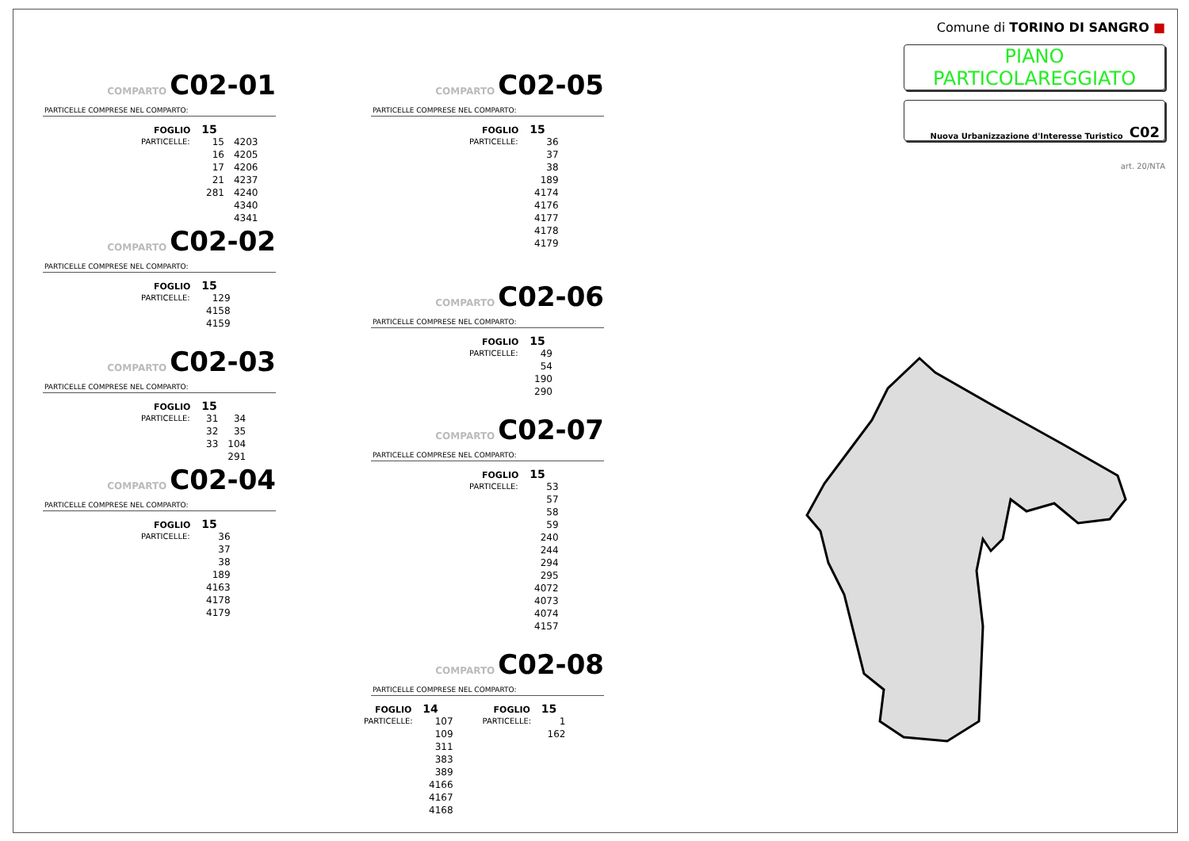Comune di TORINO DI SANGRO ■
PIANO PARTICOLAREGGIATO
Nuova Urbanizzazione d'Interesse Turistico C02
art. 20/NTA
COMPARTO C02-01
PARTICELLE COMPRESE NEL COMPARTO:
FOGLIO 15
| PARTICELLE: | 15 16 17 21 281 | 4203 4205 4206 4237 4240 4340 4341 |
COMPARTO C02-02
PARTICELLE COMPRESE NEL COMPARTO:
FOGLIO 15
| PARTICELLE: | 129 4158 4159 |
COMPARTO C02-03
PARTICELLE COMPRESE NEL COMPARTO:
FOGLIO 15
| PARTICELLE: | 31 32 33 | 34 35 104 291 |
COMPARTO C02-04
PARTICELLE COMPRESE NEL COMPARTO:
FOGLIO 15
| PARTICELLE: | 36 37 38 189 4163 4178 4179 |
COMPARTO C02-05
PARTICELLE COMPRESE NEL COMPARTO:
FOGLIO 15
| PARTICELLE: | 36 37 38 189 4174 4176 4177 4178 4179 |
COMPARTO C02-06
PARTICELLE COMPRESE NEL COMPARTO:
FOGLIO 15
| PARTICELLE: | 49 54 190 290 |
COMPARTO C02-07
PARTICELLE COMPRESE NEL COMPARTO:
FOGLIO 15
| PARTICELLE: | 53 57 58 59 240 244 294 295 4072 4073 4074 4157 |
COMPARTO C02-08
PARTICELLE COMPRESE NEL COMPARTO:
FOGLIO 14
| PARTICELLE: | 107 109 311 383 389 4166 4167 4168 |
FOGLIO 15
| PARTICELLE: | 1 162 |